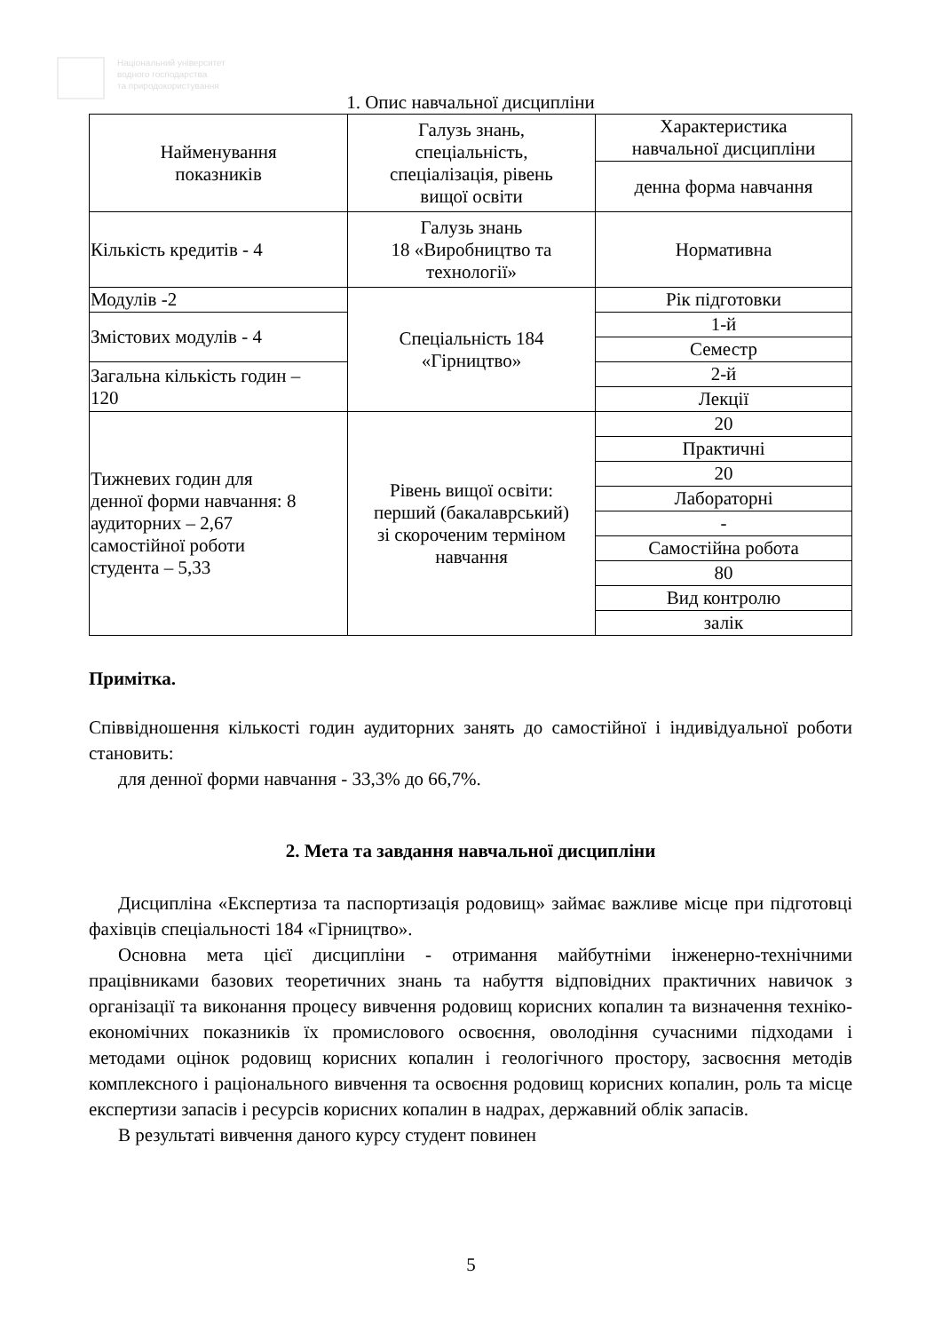Національний університет
водного господарства
та природокористування
1. Опис навчальної дисципліни
| Найменування показників | Галузь знань, спеціальність, спеціалізація, рівень вищої освіти | Характеристика навчальної дисципліни |
| | | денна форма навчання |
| Кількість кредитів - 4 | Галузь знань 18 «Виробництво та технології» | Нормативна |
| Модулів -2 | Спеціальність 184 «Гірництво» | Рік підготовки |
| Змістових модулів - 4 | | 1-й |
| | | Семестр |
| Загальна кількість годин – 120 | | 2-й |
| | | Лекції |
| Тижневих годин для денної форми навчання: 8 аудиторних – 2,67 самостійної роботи студента – 5,33 | Рівень вищої освіти: перший (бакалаврський) зі скороченим терміном навчання | 20 |
| | | Практичні |
| | | 20 |
| | | Лабораторні |
| | | - |
| | | Самостійна робота |
| | | 80 |
| | | Вид контролю |
| | | залік |
Примітка.
Співвідношення кількості годин аудиторних занять до самостійної і індивідуальної роботи становить:
для денної форми навчання - 33,3% до 66,7%.
2. Мета та завдання навчальної дисципліни
Дисципліна «Експертиза та паспортизація родовищ» займає важливе місце при підготовці фахівців спеціальності 184 «Гірництво».
Основна мета цієї дисципліни - отримання майбутніми інженерно-технічними працівниками базових теоретичних знань та набуття відповідних практичних навичок з організації та виконання процесу вивчення родовищ корисних копалин та визначення техніко- економічних показників їх промислового освоєння, оволодіння сучасними підходами і методами оцінок родовищ корисних копалин і геологічного простору, засвоєння методів комплексного і раціонального вивчення та освоєння родовищ корисних копалин, роль та місце експертизи запасів і ресурсів корисних копалин в надрах, державний облік запасів.
В результаті вивчення даного курсу студент повинен
5